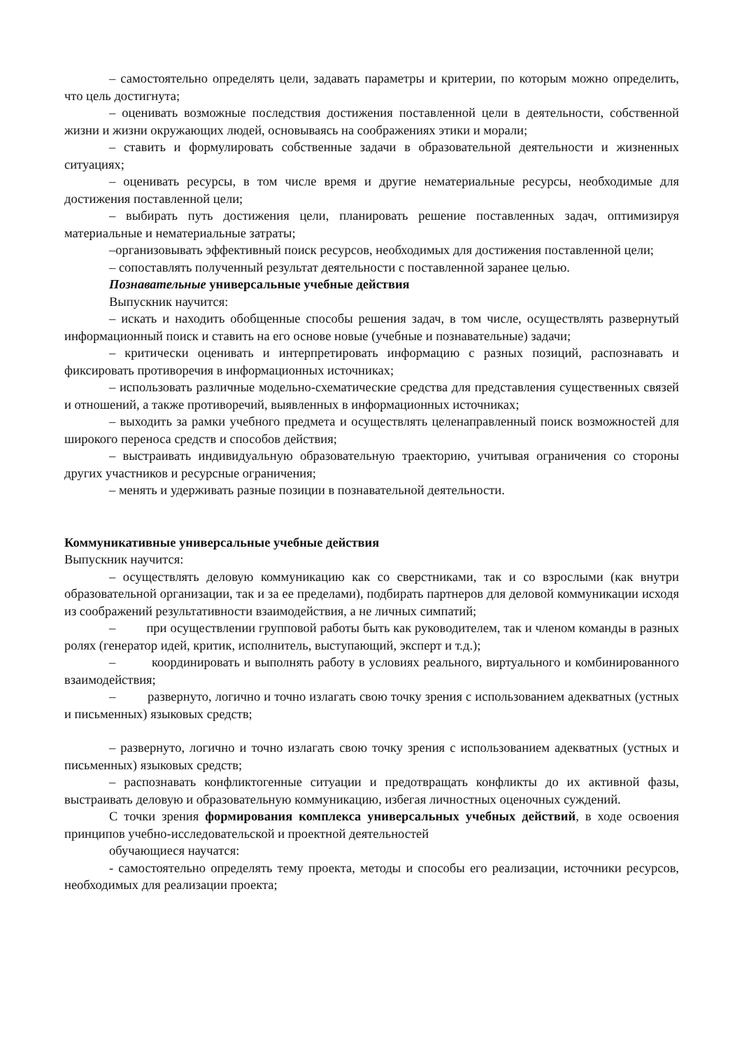– самостоятельно определять цели, задавать параметры и критерии, по которым можно определить, что цель достигнута;
– оценивать возможные последствия достижения поставленной цели в деятельности, собственной жизни и жизни окружающих людей, основываясь на соображениях этики и морали;
– ставить и формулировать собственные задачи в образовательной деятельности и жизненных ситуациях;
– оценивать ресурсы, в том числе время и другие нематериальные ресурсы, необходимые для достижения поставленной цели;
– выбирать путь достижения цели, планировать решение поставленных задач, оптимизируя материальные и нематериальные затраты;
–организовывать эффективный поиск ресурсов, необходимых для достижения поставленной цели;
– сопоставлять полученный результат деятельности с поставленной заранее целью.
Познавательные универсальные учебные действия
Выпускник научится:
– искать и находить обобщенные способы решения задач, в том числе, осуществлять развернутый информационный поиск и ставить на его основе новые (учебные и познавательные) задачи;
– критически оценивать и интерпретировать информацию с разных позиций, распознавать и фиксировать противоречия в информационных источниках;
– использовать различные модельно-схематические средства для представления существенных связей и отношений, а также противоречий, выявленных в информационных источниках;
– выходить за рамки учебного предмета и осуществлять целенаправленный поиск возможностей для широкого переноса средств и способов действия;
– выстраивать индивидуальную образовательную траекторию, учитывая ограничения со стороны других участников и ресурсные ограничения;
– менять и удерживать разные позиции в познавательной деятельности.
Коммуникативные универсальные учебные действия
Выпускник научится:
– осуществлять деловую коммуникацию как со сверстниками, так и со взрослыми (как внутри образовательной организации, так и за ее пределами), подбирать партнеров для деловой коммуникации исходя из соображений результативности взаимодействия, а не личных симпатий;
– при осуществлении групповой работы быть как руководителем, так и членом команды в разных ролях (генератор идей, критик, исполнитель, выступающий, эксперт и т.д.);
– координировать и выполнять работу в условиях реального, виртуального и комбинированного взаимодействия;
– развернуто, логично и точно излагать свою точку зрения с использованием адекватных (устных и письменных) языковых средств;
– развернуто, логично и точно излагать свою точку зрения с использованием адекватных (устных и письменных) языковых средств;
– распознавать конфликтогенные ситуации и предотвращать конфликты до их активной фазы, выстраивать деловую и образовательную коммуникацию, избегая личностных оценочных суждений.
С точки зрения формирования комплекса универсальных учебных действий, в ходе освоения принципов учебно-исследовательской и проектной деятельностей
обучающиеся научатся:
- самостоятельно определять тему проекта, методы и способы его реализации, источники ресурсов, необходимых для реализации проекта;